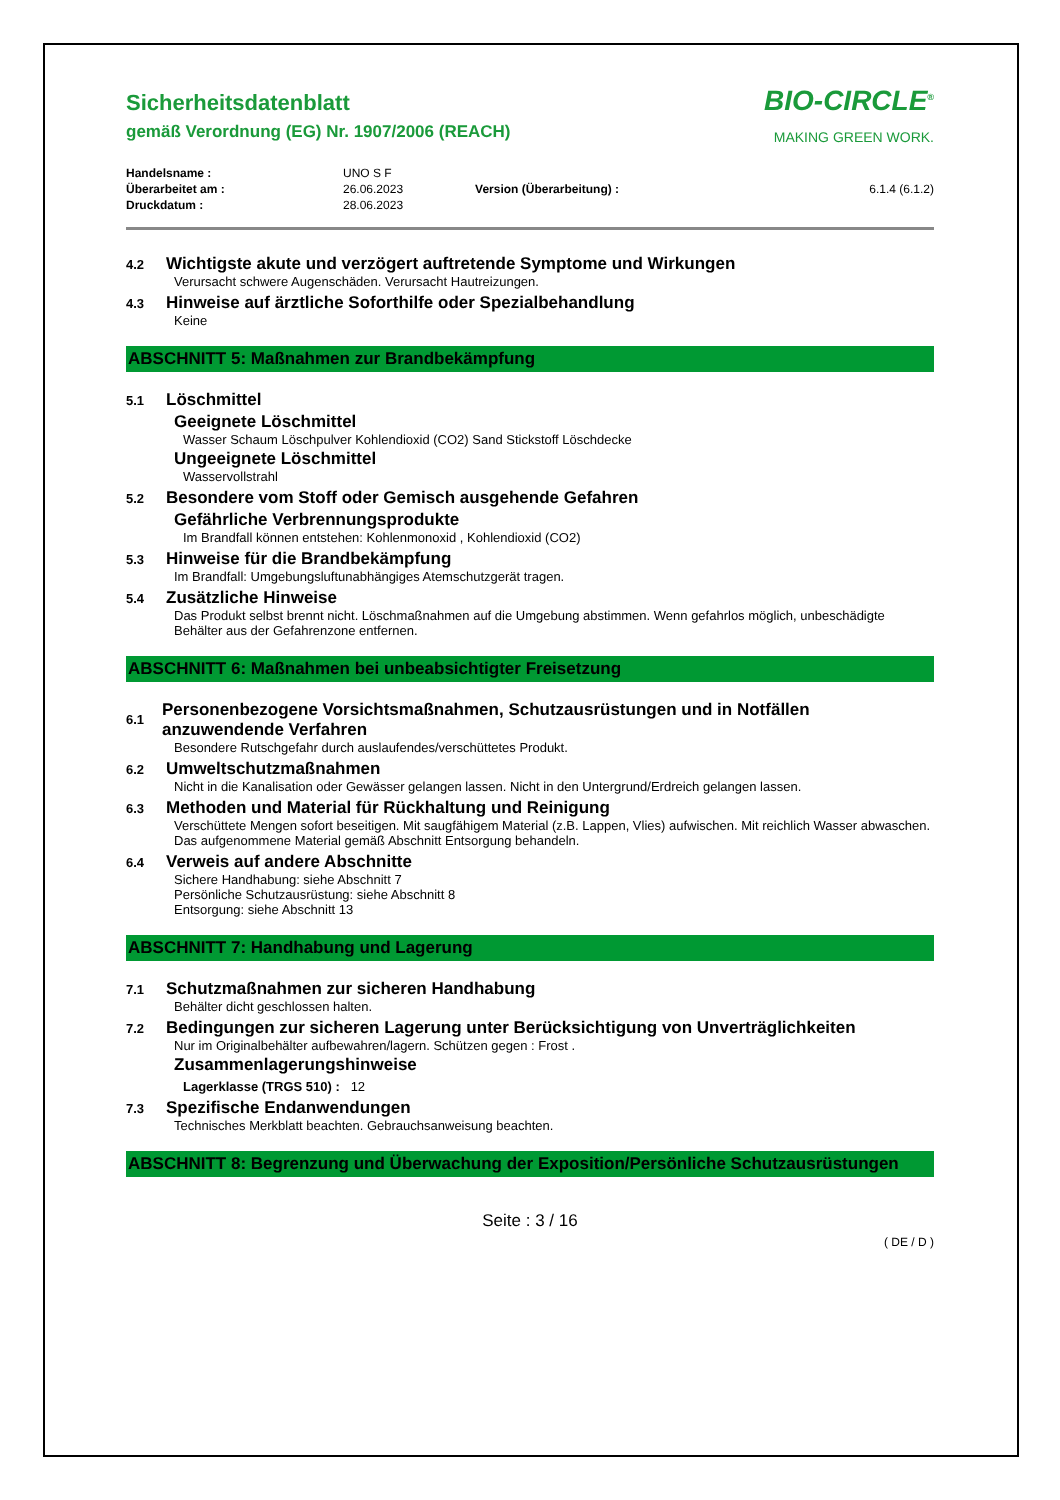Sicherheitsdatenblatt
gemäß Verordnung (EG) Nr. 1907/2006 (REACH)
BIO-CIRCLE<sup>®</sup>
MAKING GREEN WORK.
| Handelsname : | UNO S F | | |
| Überarbeitet am : | 26.06.2023 | Version (Überarbeitung) : | 6.1.4 (6.1.2) |
| Druckdatum : | 28.06.2023 | | |
4.2
Wichtigste akute und verzögert auftretende Symptome und Wirkungen
Verursacht schwere Augenschäden. Verursacht Hautreizungen.
4.3
Hinweise auf ärztliche Soforthilfe oder Spezialbehandlung
Keine
ABSCHNITT 5: Maßnahmen zur Brandbekämpfung
5.1
Löschmittel
Geeignete Löschmittel
Wasser Schaum Löschpulver Kohlendioxid (CO2) Sand Stickstoff Löschdecke
Ungeeignete Löschmittel
Wasservollstrahl
5.2
Besondere vom Stoff oder Gemisch ausgehende Gefahren
Gefährliche Verbrennungsprodukte
Im Brandfall können entstehen: Kohlenmonoxid , Kohlendioxid (CO2)
5.3
Hinweise für die Brandbekämpfung
Im Brandfall: Umgebungsluftunabhängiges Atemschutzgerät tragen.
5.4
Zusätzliche Hinweise
Das Produkt selbst brennt nicht. Löschmaßnahmen auf die Umgebung abstimmen. Wenn gefahrlos möglich, unbeschädigte Behälter aus der Gefahrenzone entfernen.
ABSCHNITT 6: Maßnahmen bei unbeabsichtigter Freisetzung
6.1
Personenbezogene Vorsichtsmaßnahmen, Schutzausrüstungen und in Notfällen anzuwendende Verfahren
Besondere Rutschgefahr durch auslaufendes/verschüttetes Produkt.
6.2
Umweltschutzmaßnahmen
Nicht in die Kanalisation oder Gewässer gelangen lassen. Nicht in den Untergrund/Erdreich gelangen lassen.
6.3
Methoden und Material für Rückhaltung und Reinigung
Verschüttete Mengen sofort beseitigen. Mit saugfähigem Material (z.B. Lappen, Vlies) aufwischen. Mit reichlich Wasser abwaschen. Das aufgenommene Material gemäß Abschnitt Entsorgung behandeln.
6.4
Verweis auf andere Abschnitte
Sichere Handhabung: siehe Abschnitt 7
Persönliche Schutzausrüstung: siehe Abschnitt 8
Entsorgung: siehe Abschnitt 13
ABSCHNITT 7: Handhabung und Lagerung
7.1
Schutzmaßnahmen zur sicheren Handhabung
Behälter dicht geschlossen halten.
7.2
Bedingungen zur sicheren Lagerung unter Berücksichtigung von Unverträglichkeiten
Nur im Originalbehälter aufbewahren/lagern. Schützen gegen : Frost .
Zusammenlagerungshinweise
Lagerklasse (TRGS 510) : 12
7.3
Spezifische Endanwendungen
Technisches Merkblatt beachten. Gebrauchsanweisung beachten.
ABSCHNITT 8: Begrenzung und Überwachung der Exposition/Persönliche Schutzausrüstungen
Seite : 3 / 16
( DE / D )